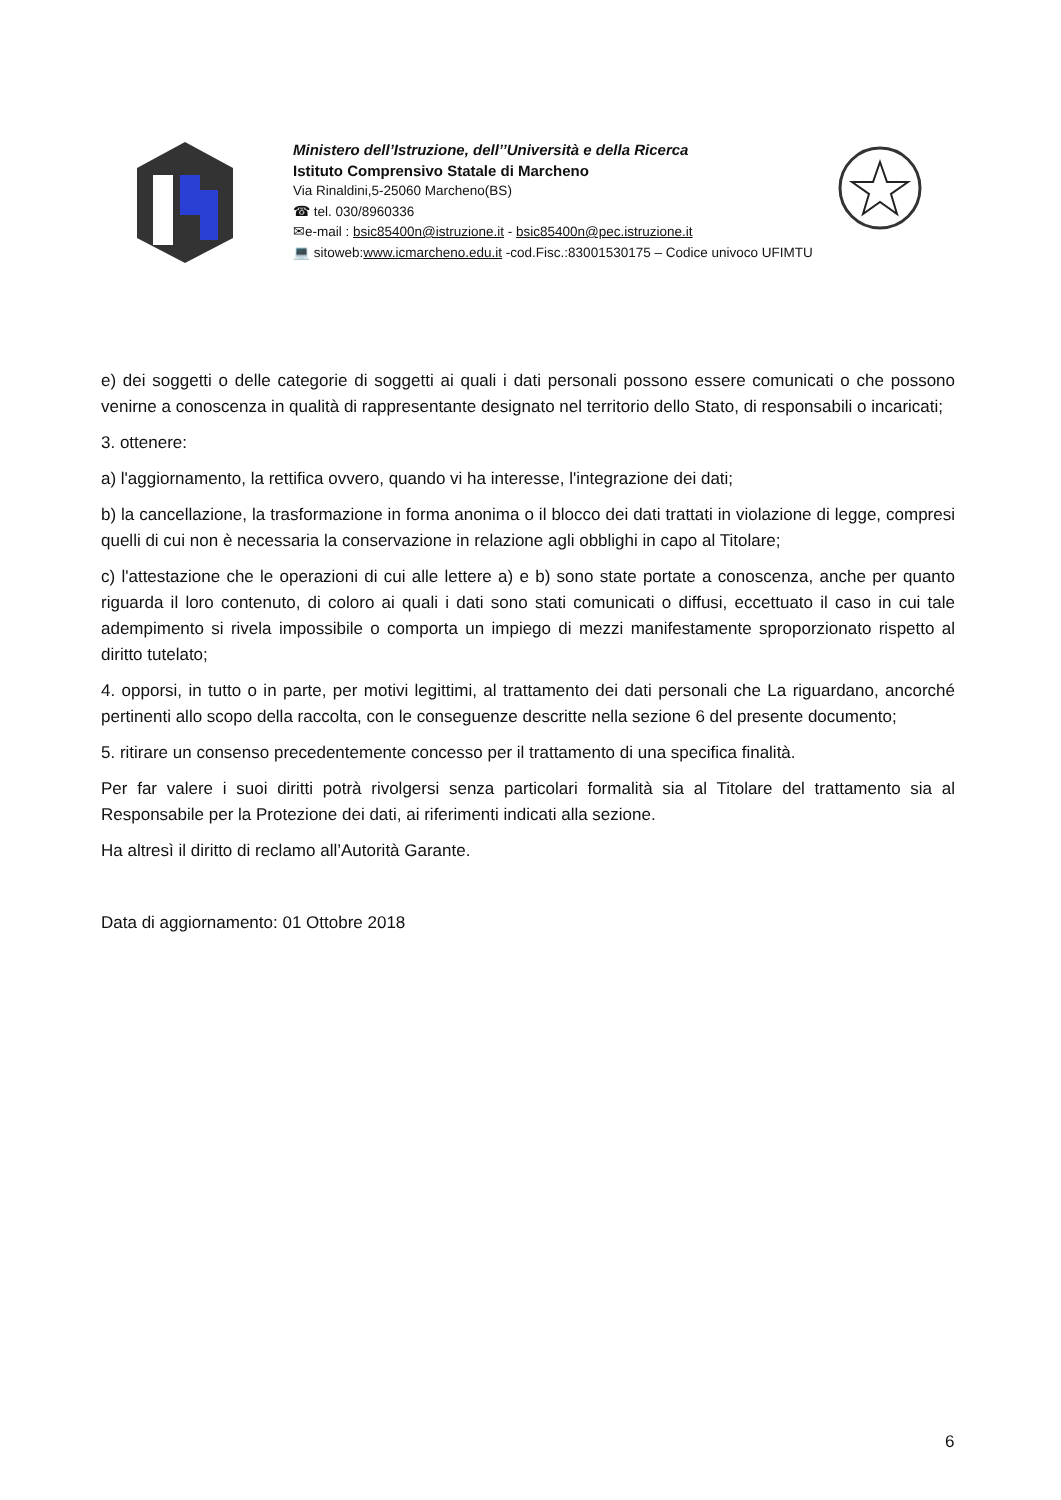Ministero dell’Istruzione, dell’’Università e della Ricerca
Istituto Comprensivo Statale di Marcheno
Via Rinaldini,5-25060 Marcheno(BS)
☎ tel. 030/8960336
✉e-mail : bsic85400n@istruzione.it - bsic85400n@pec.istruzione.it
💻 sitoweb:www.icmarcheno.edu.it -cod.Fisc.:83001530175 – Codice univoco UFIMTU
e) dei soggetti o delle categorie di soggetti ai quali i dati personali possono essere comunicati o che possono venirne a conoscenza in qualità di rappresentante designato nel territorio dello Stato, di responsabili o incaricati;
3. ottenere:
a) l'aggiornamento, la rettifica ovvero, quando vi ha interesse, l'integrazione dei dati;
b) la cancellazione, la trasformazione in forma anonima o il blocco dei dati trattati in violazione di legge, compresi quelli di cui non è necessaria la conservazione in relazione agli obblighi in capo al Titolare;
c) l'attestazione che le operazioni di cui alle lettere a) e b) sono state portate a conoscenza, anche per quanto riguarda il loro contenuto, di coloro ai quali i dati sono stati comunicati o diffusi, eccettuato il caso in cui tale adempimento si rivela impossibile o comporta un impiego di mezzi manifestamente sproporzionato rispetto al diritto tutelato;
4. opporsi, in tutto o in parte, per motivi legittimi, al trattamento dei dati personali che La riguardano, ancorché pertinenti allo scopo della raccolta, con le conseguenze descritte nella sezione 6 del presente documento;
5. ritirare un consenso precedentemente concesso per il trattamento di una specifica finalità.
Per far valere i suoi diritti potrà rivolgersi senza particolari formalità sia al Titolare del trattamento sia al Responsabile per la Protezione dei dati, ai riferimenti indicati alla sezione.
Ha altresì il diritto di reclamo all’Autorità Garante.
Data di aggiornamento: 01 Ottobre 2018
6